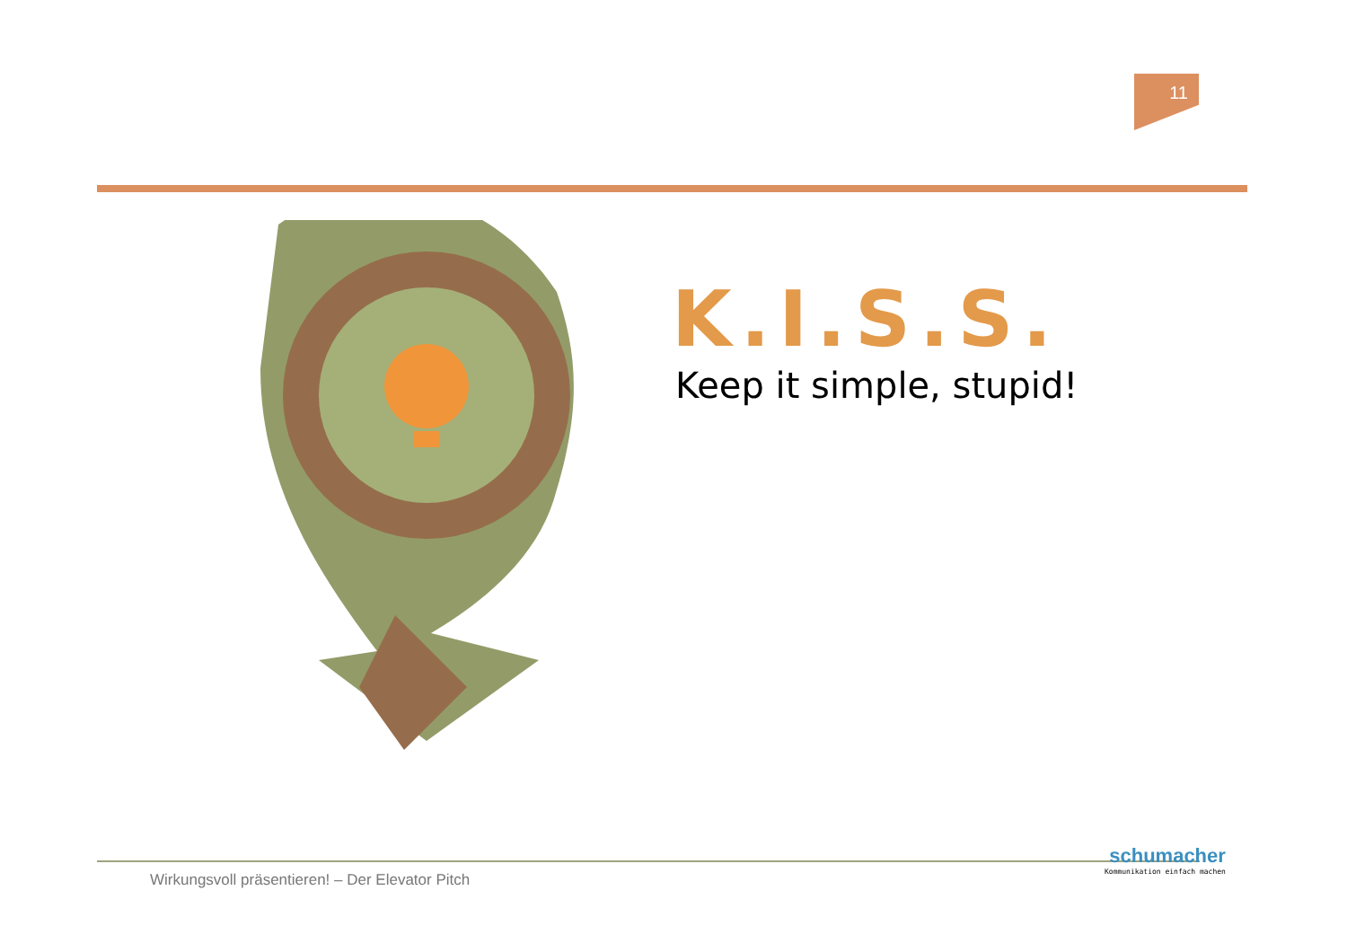11
K.I.S.S.
Keep it simple, stupid!
Wirkungsvoll präsentieren! – Der Elevator Pitch
schumacher
Kommunikation einfach machen